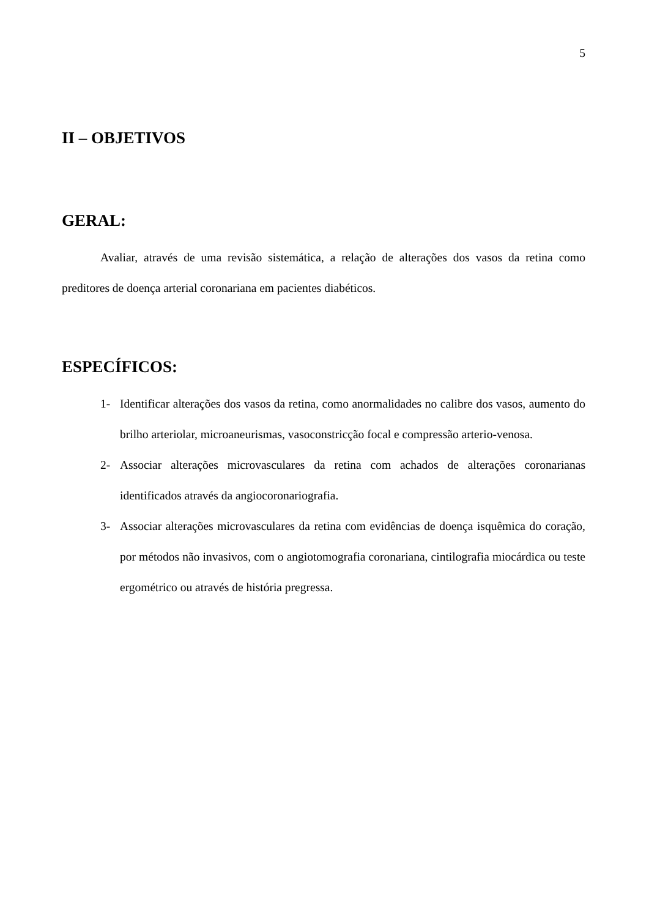5
II – OBJETIVOS
GERAL:
Avaliar, através de uma revisão sistemática, a relação de alterações dos vasos da retina como preditores de doença arterial coronariana em pacientes diabéticos.
ESPECÍFICOS:
1- Identificar alterações dos vasos da retina, como anormalidades no calibre dos vasos, aumento do brilho arteriolar, microaneurismas, vasoconstricção focal e compressão arterio-venosa.
2- Associar alterações microvasculares da retina com achados de alterações coronarianas identificados através da angiocoronariografia.
3- Associar alterações microvasculares da retina com evidências de doença isquêmica do coração, por métodos não invasivos, com o angiotomografia coronariana, cintilografia miocárdica ou teste ergométrico ou através de história pregressa.